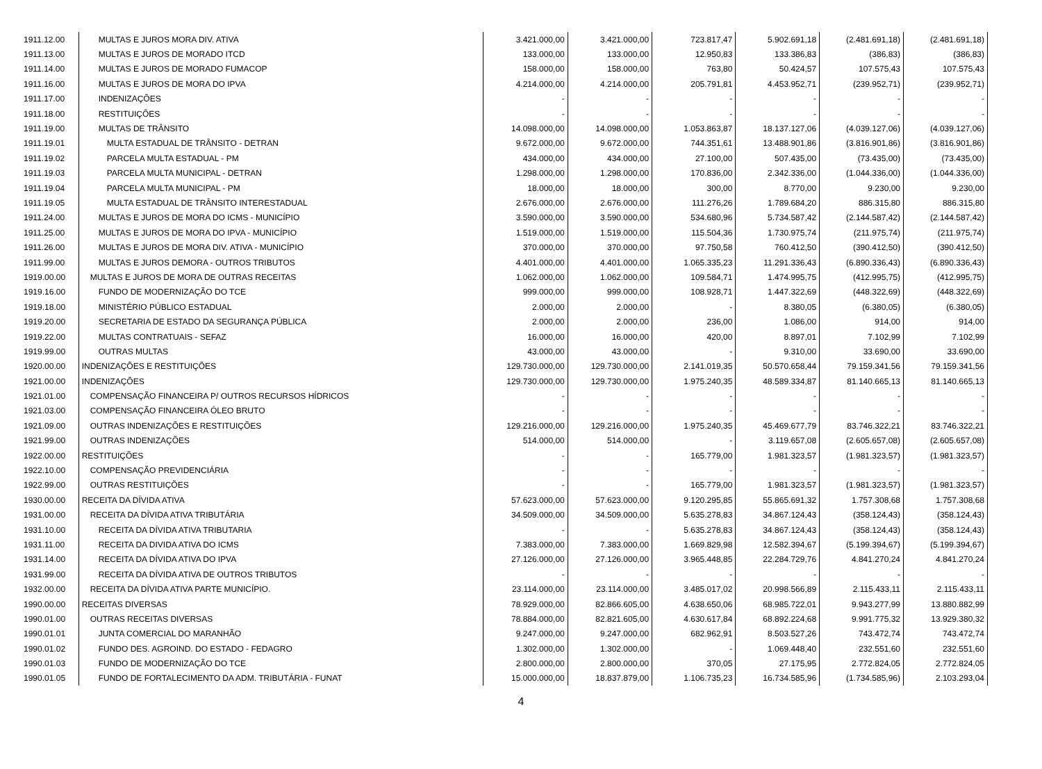| 1911.12.00 | MULTAS E JUROS MORA DIV. ATIVA | 3.421.000,00 | 3.421.000,00 | 723.817,47 | 5.902.691,18 | (2.481.691,18) | (2.481.691,18) |
| 1911.13.00 | MULTAS E JUROS DE MORADO ITCD | 133.000,00 | 133.000,00 | 12.950,83 | 133.386,83 | (386,83) | (386,83) |
| 1911.14.00 | MULTAS E JUROS DE MORADO FUMACOP | 158.000,00 | 158.000,00 | 763,80 | 50.424,57 | 107.575,43 | 107.575,43 |
| 1911.16.00 | MULTAS E JUROS DE MORA DO IPVA | 4.214.000,00 | 4.214.000,00 | 205.791,81 | 4.453.952,71 | (239.952,71) | (239.952,71) |
| 1911.17.00 | INDENIZAÇÕES | - | - | - | - | - | - |
| 1911.18.00 | RESTITUIÇÕES | - | - | - | - | - | - |
| 1911.19.00 | MULTAS DE TRÂNSITO | 14.098.000,00 | 14.098.000,00 | 1.053.863,87 | 18.137.127,06 | (4.039.127,06) | (4.039.127,06) |
| 1911.19.01 | MULTA ESTADUAL DE TRÂNSITO - DETRAN | 9.672.000,00 | 9.672.000,00 | 744.351,61 | 13.488.901,86 | (3.816.901,86) | (3.816.901,86) |
| 1911.19.02 | PARCELA MULTA ESTADUAL - PM | 434.000,00 | 434.000,00 | 27.100,00 | 507.435,00 | (73.435,00) | (73.435,00) |
| 1911.19.03 | PARCELA MULTA MUNICIPAL - DETRAN | 1.298.000,00 | 1.298.000,00 | 170.836,00 | 2.342.336,00 | (1.044.336,00) | (1.044.336,00) |
| 1911.19.04 | PARCELA MULTA MUNICIPAL - PM | 18.000,00 | 18.000,00 | 300,00 | 8.770,00 | 9.230,00 | 9.230,00 |
| 1911.19.05 | MULTA ESTADUAL DE TRÂNSITO INTERESTADUAL | 2.676.000,00 | 2.676.000,00 | 111.276,26 | 1.789.684,20 | 886.315,80 | 886.315,80 |
| 1911.24.00 | MULTAS E JUROS DE MORA DO ICMS - MUNICÍPIO | 3.590.000,00 | 3.590.000,00 | 534.680,96 | 5.734.587,42 | (2.144.587,42) | (2.144.587,42) |
| 1911.25.00 | MULTAS E JUROS DE MORA DO IPVA - MUNICÍPIO | 1.519.000,00 | 1.519.000,00 | 115.504,36 | 1.730.975,74 | (211.975,74) | (211.975,74) |
| 1911.26.00 | MULTAS E JUROS DE MORA DIV. ATIVA - MUNICÍPIO | 370.000,00 | 370.000,00 | 97.750,58 | 760.412,50 | (390.412,50) | (390.412,50) |
| 1911.99.00 | MULTAS E JUROS DEMORA - OUTROS TRIBUTOS | 4.401.000,00 | 4.401.000,00 | 1.065.335,23 | 11.291.336,43 | (6.890.336,43) | (6.890.336,43) |
| 1919.00.00 | MULTAS E JUROS DE MORA DE OUTRAS RECEITAS | 1.062.000,00 | 1.062.000,00 | 109.584,71 | 1.474.995,75 | (412.995,75) | (412.995,75) |
| 1919.16.00 | FUNDO DE MODERNIZAÇÃO DO TCE | 999.000,00 | 999.000,00 | 108.928,71 | 1.447.322,69 | (448.322,69) | (448.322,69) |
| 1919.18.00 | MINISTÉRIO PÚBLICO ESTADUAL | 2.000,00 | 2.000,00 | - | 8.380,05 | (6.380,05) | (6.380,05) |
| 1919.20.00 | SECRETARIA DE ESTADO DA SEGURANÇA PÚBLICA | 2.000,00 | 2.000,00 | 236,00 | 1.086,00 | 914,00 | 914,00 |
| 1919.22.00 | MULTAS CONTRATUAIS - SEFAZ | 16.000,00 | 16.000,00 | 420,00 | 8.897,01 | 7.102,99 | 7.102,99 |
| 1919.99.00 | OUTRAS MULTAS | 43.000,00 | 43.000,00 | - | 9.310,00 | 33.690,00 | 33.690,00 |
| 1920.00.00 | INDENIZAÇÕES E RESTITUIÇÕES | 129.730.000,00 | 129.730.000,00 | 2.141.019,35 | 50.570.658,44 | 79.159.341,56 | 79.159.341,56 |
| 1921.00.00 | INDENIZAÇÕES | 129.730.000,00 | 129.730.000,00 | 1.975.240,35 | 48.589.334,87 | 81.140.665,13 | 81.140.665,13 |
| 1921.01.00 | COMPENSAÇÃO FINANCEIRA P/ OUTROS RECURSOS HÍDRICOS | - | - | - | - | - | - |
| 1921.03.00 | COMPENSAÇÃO FINANCEIRA ÓLEO BRUTO | - | - | - | - | - | - |
| 1921.09.00 | OUTRAS INDENIZAÇÕES E RESTITUIÇÕES | 129.216.000,00 | 129.216.000,00 | 1.975.240,35 | 45.469.677,79 | 83.746.322,21 | 83.746.322,21 |
| 1921.99.00 | OUTRAS INDENIZAÇÕES | 514.000,00 | 514.000,00 | - | 3.119.657,08 | (2.605.657,08) | (2.605.657,08) |
| 1922.00.00 | RESTITUIÇÕES | - | - | 165.779,00 | 1.981.323,57 | (1.981.323,57) | (1.981.323,57) |
| 1922.10.00 | COMPENSAÇÃO PREVIDENCIÁRIA | - | - | - | - | - | - |
| 1922.99.00 | OUTRAS RESTITUIÇÕES | - | - | 165.779,00 | 1.981.323,57 | (1.981.323,57) | (1.981.323,57) |
| 1930.00.00 | RECEITA DA DÍVIDA ATIVA | 57.623.000,00 | 57.623.000,00 | 9.120.295,85 | 55.865.691,32 | 1.757.308,68 | 1.757.308,68 |
| 1931.00.00 | RECEITA DA DÍVIDA ATIVA TRIBUTÁRIA | 34.509.000,00 | 34.509.000,00 | 5.635.278,83 | 34.867.124,43 | (358.124,43) | (358.124,43) |
| 1931.10.00 | RECEITA DA DÍVIDA ATIVA TRIBUTARIA | - | - | 5.635.278,83 | 34.867.124,43 | (358.124,43) | (358.124,43) |
| 1931.11.00 | RECEITA DA DIVIDA ATIVA DO ICMS | 7.383.000,00 | 7.383.000,00 | 1.669.829,98 | 12.582.394,67 | (5.199.394,67) | (5.199.394,67) |
| 1931.14.00 | RECEITA DA DÍVIDA ATIVA DO IPVA | 27.126.000,00 | 27.126.000,00 | 3.965.448,85 | 22.284.729,76 | 4.841.270,24 | 4.841.270,24 |
| 1931.99.00 | RECEITA DA DÍVIDA ATIVA DE OUTROS TRIBUTOS | - | - | - | - | - | - |
| 1932.00.00 | RECEITA DA DÍVIDA ATIVA PARTE MUNICÍPIO. | 23.114.000,00 | 23.114.000,00 | 3.485.017,02 | 20.998.566,89 | 2.115.433,11 | 2.115.433,11 |
| 1990.00.00 | RECEITAS DIVERSAS | 78.929.000,00 | 82.866.605,00 | 4.638.650,06 | 68.985.722,01 | 9.943.277,99 | 13.880.882,99 |
| 1990.01.00 | OUTRAS RECEITAS DIVERSAS | 78.884.000,00 | 82.821.605,00 | 4.630.617,84 | 68.892.224,68 | 9.991.775,32 | 13.929.380,32 |
| 1990.01.01 | JUNTA COMERCIAL DO MARANHÃO | 9.247.000,00 | 9.247.000,00 | 682.962,91 | 8.503.527,26 | 743.472,74 | 743.472,74 |
| 1990.01.02 | FUNDO DES. AGROIND. DO ESTADO - FEDAGRO | 1.302.000,00 | 1.302.000,00 | - | 1.069.448,40 | 232.551,60 | 232.551,60 |
| 1990.01.03 | FUNDO DE MODERNIZAÇÃO DO TCE | 2.800.000,00 | 2.800.000,00 | 370,05 | 27.175,95 | 2.772.824,05 | 2.772.824,05 |
| 1990.01.05 | FUNDO DE FORTALECIMENTO DA ADM. TRIBUTÁRIA - FUNAT | 15.000.000,00 | 18.837.879,00 | 1.106.735,23 | 16.734.585,96 | (1.734.585,96) | 2.103.293,04 |
4